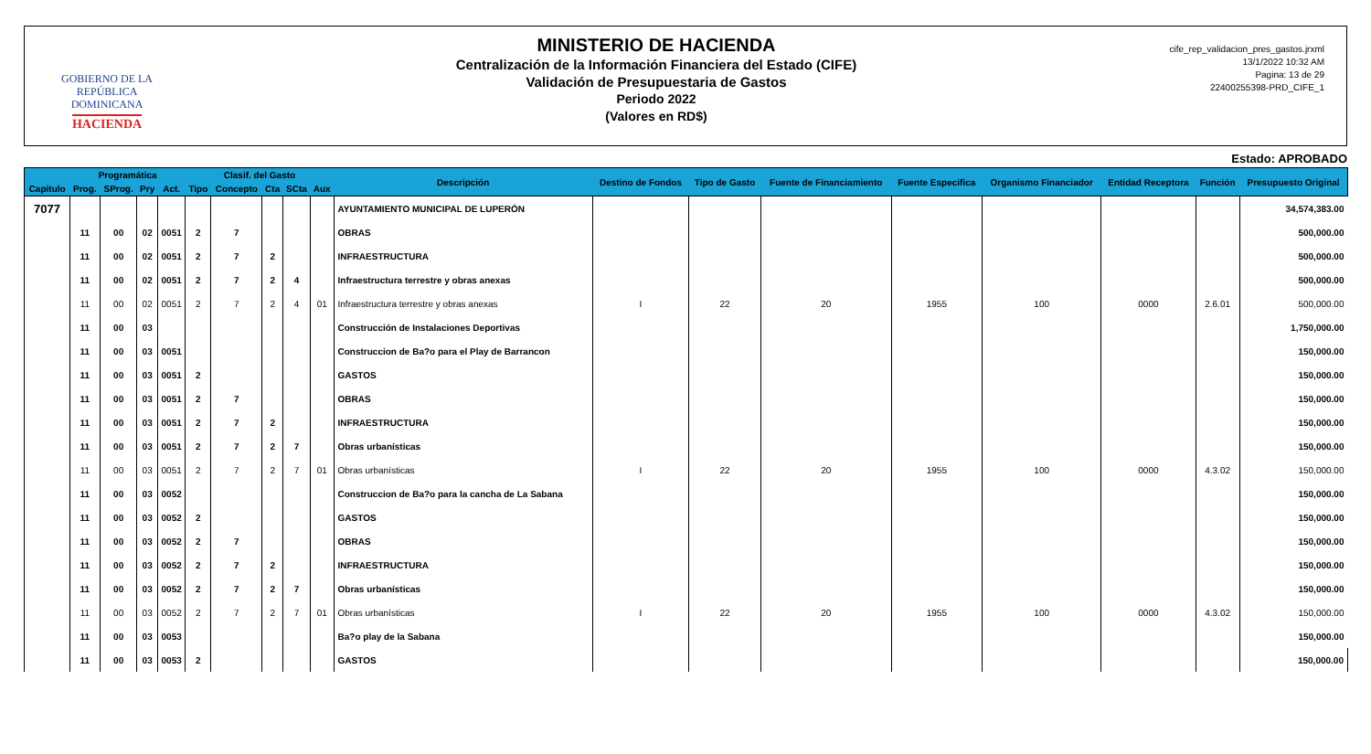GOBIERNO DE LA
REPÚBLICA
DOMINICANA
HACIENDA
MINISTERIO DE HACIENDA
Centralización de la Información Financiera del Estado (CIFE)
Validación de Presupuestaria de Gastos
Periodo 2022
(Valores en RD$)
cife_rep_validacion_pres_gastos.jrxml
13/1/2022 10:32 AM
Pagina: 13 de 29
22400255398-PRD_CIFE_1
Estado: APROBADO
| | Programática | | | | Clasif. del Gasto | | | | | Descripción | Destino de Fondos | Tipo de Gasto | Fuente de Financiamiento | Fuente Especifica | Organismo Financiador | Entidad Receptora | Función | Presupuesto Original |
| --- | --- | --- | --- | --- | --- | --- | --- | --- | --- | --- | --- | --- | --- | --- | --- | --- | --- | --- |
| Capitulo | Prog. | SProg. | Pry | Act. | Tipo | Concepto | Cta | SCta | Aux | | | | | | | | | |
| 7077 | | | | | | | | | | AYUNTAMIENTO MUNICIPAL DE LUPERÓN | | | | | | | | 34,574,383.00 |
| | 11 | 00 | 02 | 0051 | 2 | 7 | | | | OBRAS | | | | | | | | 500,000.00 |
| | 11 | 00 | 02 | 0051 | 2 | 7 | 2 | | | INFRAESTRUCTURA | | | | | | | | 500,000.00 |
| | 11 | 00 | 02 | 0051 | 2 | 7 | 2 | 4 | | Infraestructura terrestre y obras anexas | | | | | | | | 500,000.00 |
| | 11 | 00 | 02 | 0051 | 2 | 7 | 2 | 4 | 01 | Infraestructura terrestre y obras anexas | I | 22 | 20 | 1955 | 100 | 0000 | 2.6.01 | 500,000.00 |
| | 11 | 00 | 03 | | | | | | | Construcción de Instalaciones Deportivas | | | | | | | | 1,750,000.00 |
| | 11 | 00 | 03 | 0051 | | | | | | Construccion de Ba?o para el Play de Barrancon | | | | | | | | 150,000.00 |
| | 11 | 00 | 03 | 0051 | 2 | | | | | GASTOS | | | | | | | | 150,000.00 |
| | 11 | 00 | 03 | 0051 | 2 | 7 | | | | OBRAS | | | | | | | | 150,000.00 |
| | 11 | 00 | 03 | 0051 | 2 | 7 | 2 | | | INFRAESTRUCTURA | | | | | | | | 150,000.00 |
| | 11 | 00 | 03 | 0051 | 2 | 7 | 2 | 7 | | Obras urbanísticas | | | | | | | | 150,000.00 |
| | 11 | 00 | 03 | 0051 | 2 | 7 | 2 | 7 | 01 | Obras urbanísticas | I | 22 | 20 | 1955 | 100 | 0000 | 4.3.02 | 150,000.00 |
| | 11 | 00 | 03 | 0052 | | | | | | Construccion de Ba?o para la cancha de La Sabana | | | | | | | | 150,000.00 |
| | 11 | 00 | 03 | 0052 | 2 | | | | | GASTOS | | | | | | | | 150,000.00 |
| | 11 | 00 | 03 | 0052 | 2 | 7 | | | | OBRAS | | | | | | | | 150,000.00 |
| | 11 | 00 | 03 | 0052 | 2 | 7 | 2 | | | INFRAESTRUCTURA | | | | | | | | 150,000.00 |
| | 11 | 00 | 03 | 0052 | 2 | 7 | 2 | 7 | | Obras urbanísticas | | | | | | | | 150,000.00 |
| | 11 | 00 | 03 | 0052 | 2 | 7 | 2 | 7 | 01 | Obras urbanísticas | I | 22 | 20 | 1955 | 100 | 0000 | 4.3.02 | 150,000.00 |
| | 11 | 00 | 03 | 0053 | | | | | | Ba?o play de la Sabana | | | | | | | | 150,000.00 |
| | 11 | 00 | 03 | 0053 | 2 | | | | | GASTOS | | | | | | | | 150,000.00 |